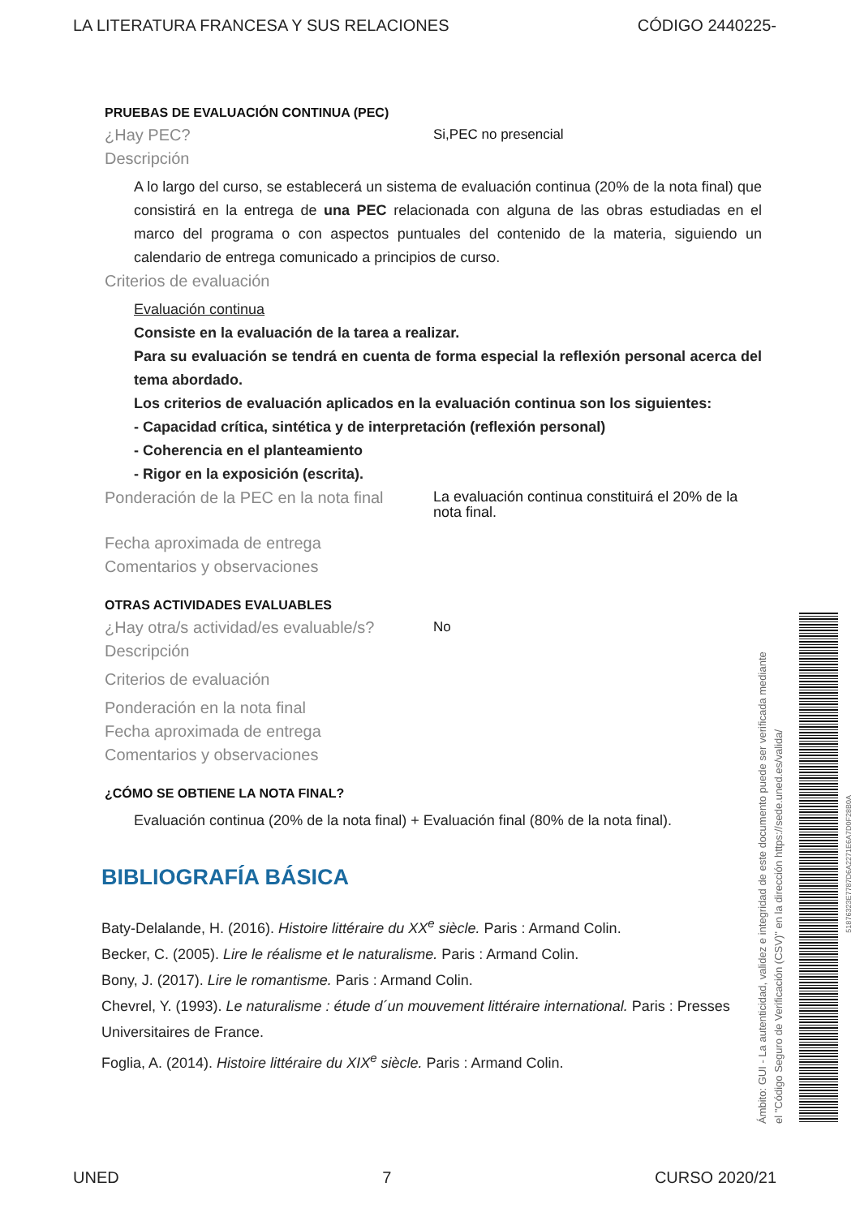LA LITERATURA FRANCESA Y SUS RELACIONES CÓDIGO 2440225-
PRUEBAS DE EVALUACIÓN CONTINUA (PEC)
¿Hay PEC?
Si,PEC no presencial
Descripción
A lo largo del curso, se establecerá un sistema de evaluación continua (20% de la nota final) que consistirá en la entrega de una PEC relacionada con alguna de las obras estudiadas en el marco del programa o con aspectos puntuales del contenido de la materia, siguiendo un calendario de entrega comunicado a principios de curso.
Criterios de evaluación
Evaluación continua
Consiste en la evaluación de la tarea a realizar.
Para su evaluación se tendrá en cuenta de forma especial la reflexión personal acerca del tema abordado.
Los criterios de evaluación aplicados en la evaluación continua son los siguientes:
- Capacidad crítica, sintética y de interpretación (reflexión personal)
- Coherencia en el planteamiento
- Rigor en la exposición (escrita).
Ponderación de la PEC en la nota final
La evaluación continua constituirá el 20% de la nota final.
Fecha aproximada de entrega
Comentarios y observaciones
OTRAS ACTIVIDADES EVALUABLES
¿Hay otra/s actividad/es evaluable/s?
No
Descripción
Criterios de evaluación
Ponderación en la nota final
Fecha aproximada de entrega
Comentarios y observaciones
¿CÓMO SE OBTIENE LA NOTA FINAL?
Evaluación continua (20% de la nota final) + Evaluación final (80% de la nota final).
BIBLIOGRAFÍA BÁSICA
Baty-Delalande, H. (2016). Histoire littéraire du XX<sup>e</sup> siècle. Paris : Armand Colin.
Becker, C. (2005). Lire le réalisme et le naturalisme. Paris : Armand Colin.
Bony, J. (2017). Lire le romantisme. Paris : Armand Colin.
Chevrel, Y. (1993). Le naturalisme : étude d´un mouvement littéraire international. Paris : Presses Universitaires de France.
Foglia, A. (2014). Histoire littéraire du XIX<sup>e</sup> siècle. Paris : Armand Colin.
Ámbito: GUI - La autenticidad, validez e integridad de este documento puede ser verificada mediante el "Código Seguro de Verificación (CSV)" en la dirección https://sede.uned.es/valida/
51876323E7787D6A2271E6A7D0F28B0A
UNED 7 CURSO 2020/21